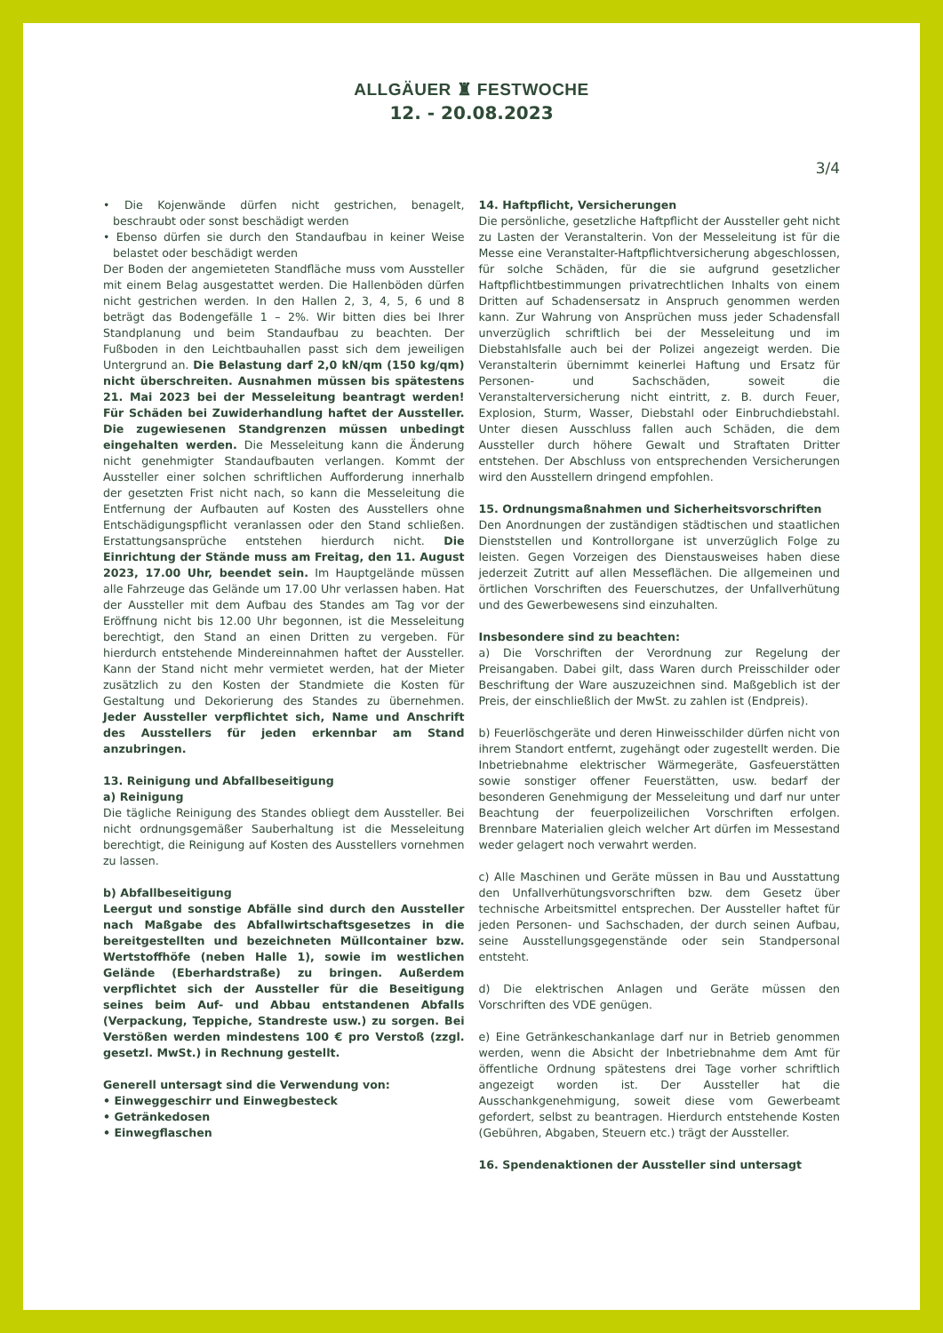ALLGÄUER ♜ FESTWOCHE
12. - 20.08.2023
3/4
• Die Kojenwände dürfen nicht gestrichen, benagelt, beschraubt oder sonst beschädigt werden
• Ebenso dürfen sie durch den Standaufbau in keiner Weise belastet oder beschädigt werden
Der Boden der angemieteten Standfläche muss vom Aussteller mit einem Belag ausgestattet werden. Die Hallenböden dürfen nicht gestrichen werden. In den Hallen 2, 3, 4, 5, 6 und 8 beträgt das Bodengefälle 1 – 2%. Wir bitten dies bei Ihrer Standplanung und beim Standaufbau zu beachten. Der Fußboden in den Leichtbauhallen passt sich dem jeweiligen Untergrund an. Die Belastung darf 2,0 kN/qm (150 kg/qm) nicht überschreiten. Ausnahmen müssen bis spätestens 21. Mai 2023 bei der Messeleitung beantragt werden! Für Schäden bei Zuwiderhandlung haftet der Aussteller. Die zugewiesenen Standgrenzen müssen unbedingt eingehalten werden. Die Messeleitung kann die Änderung nicht genehmigter Standaufbauten verlangen. Kommt der Aussteller einer solchen schriftlichen Aufforderung innerhalb der gesetzten Frist nicht nach, so kann die Messeleitung die Entfernung der Aufbauten auf Kosten des Ausstellers ohne Entschädigungspflicht veranlassen oder den Stand schließen. Erstattungsansprüche entstehen hierdurch nicht. Die Einrichtung der Stände muss am Freitag, den 11. August 2023, 17.00 Uhr, beendet sein. Im Hauptgelände müssen alle Fahrzeuge das Gelände um 17.00 Uhr verlassen haben. Hat der Aussteller mit dem Aufbau des Standes am Tag vor der Eröffnung nicht bis 12.00 Uhr begonnen, ist die Messeleitung berechtigt, den Stand an einen Dritten zu vergeben. Für hierdurch entstehende Mindereinnahmen haftet der Aussteller. Kann der Stand nicht mehr vermietet werden, hat der Mieter zusätzlich zu den Kosten der Standmiete die Kosten für Gestaltung und Dekorierung des Standes zu übernehmen. Jeder Aussteller verpflichtet sich, Name und Anschrift des Ausstellers für jeden erkennbar am Stand anzubringen.
13. Reinigung und Abfallbeseitigung
a) Reinigung
Die tägliche Reinigung des Standes obliegt dem Aussteller. Bei nicht ordnungsgemäßer Sauberhaltung ist die Messeleitung berechtigt, die Reinigung auf Kosten des Ausstellers vornehmen zu lassen.
b) Abfallbeseitigung
Leergut und sonstige Abfälle sind durch den Aussteller nach Maßgabe des Abfallwirtschaftsgesetzes in die bereitgestellten und bezeichneten Müllcontainer bzw. Wertstoffhöfe (neben Halle 1), sowie im westlichen Gelände (Eberhardstraße) zu bringen. Außerdem verpflichtet sich der Aussteller für die Beseitigung seines beim Auf- und Abbau entstandenen Abfalls (Verpackung, Teppiche, Standreste usw.) zu sorgen. Bei Verstößen werden mindestens 100 € pro Verstoß (zzgl. gesetzl. MwSt.) in Rechnung gestellt.
Generell untersagt sind die Verwendung von:
• Einweggeschirr und Einwegbesteck
• Getränkedosen
• Einwegflaschen
14. Haftpflicht, Versicherungen
Die persönliche, gesetzliche Haftpflicht der Aussteller geht nicht zu Lasten der Veranstalterin. Von der Messeleitung ist für die Messe eine Veranstalter-Haftpflichtversicherung abgeschlossen, für solche Schäden, für die sie aufgrund gesetzlicher Haftpflichtbestimmungen privatrechtlichen Inhalts von einem Dritten auf Schadensersatz in Anspruch genommen werden kann. Zur Wahrung von Ansprüchen muss jeder Schadensfall unverzüglich schriftlich bei der Messeleitung und im Diebstahlsfalle auch bei der Polizei angezeigt werden. Die Veranstalterin übernimmt keinerlei Haftung und Ersatz für Personen- und Sachschäden, soweit die Veranstalterversicherung nicht eintritt, z. B. durch Feuer, Explosion, Sturm, Wasser, Diebstahl oder Einbruchdiebstahl. Unter diesen Ausschluss fallen auch Schäden, die dem Aussteller durch höhere Gewalt und Straftaten Dritter entstehen. Der Abschluss von entsprechenden Versicherungen wird den Ausstellern dringend empfohlen.
15. Ordnungsmaßnahmen und Sicherheitsvorschriften
Den Anordnungen der zuständigen städtischen und staatlichen Dienststellen und Kontrollorgane ist unverzüglich Folge zu leisten. Gegen Vorzeigen des Dienstausweises haben diese jederzeit Zutritt auf allen Messeflächen. Die allgemeinen und örtlichen Vorschriften des Feuerschutzes, der Unfallverhütung und des Gewerbewesens sind einzuhalten.
Insbesondere sind zu beachten:
a) Die Vorschriften der Verordnung zur Regelung der Preisangaben. Dabei gilt, dass Waren durch Preisschilder oder Beschriftung der Ware auszuzeichnen sind. Maßgeblich ist der Preis, der einschließlich der MwSt. zu zahlen ist (Endpreis).
b) Feuerlöschgeräte und deren Hinweisschilder dürfen nicht von ihrem Standort entfernt, zugehängt oder zugestellt werden. Die Inbetriebnahme elektrischer Wärmegeräte, Gasfeuerstätten sowie sonstiger offener Feuerstätten, usw. bedarf der besonderen Genehmigung der Messeleitung und darf nur unter Beachtung der feuerpolizeilichen Vorschriften erfolgen. Brennbare Materialien gleich welcher Art dürfen im Messestand weder gelagert noch verwahrt werden.
c) Alle Maschinen und Geräte müssen in Bau und Ausstattung den Unfallverhütungsvorschriften bzw. dem Gesetz über technische Arbeitsmittel entsprechen. Der Aussteller haftet für jeden Personen- und Sachschaden, der durch seinen Aufbau, seine Ausstellungsgegenstände oder sein Standpersonal entsteht.
d) Die elektrischen Anlagen und Geräte müssen den Vorschriften des VDE genügen.
e) Eine Getränkeschankanlage darf nur in Betrieb genommen werden, wenn die Absicht der Inbetriebnahme dem Amt für öffentliche Ordnung spätestens drei Tage vorher schriftlich angezeigt worden ist. Der Aussteller hat die Ausschankgenehmigung, soweit diese vom Gewerbeamt gefordert, selbst zu beantragen. Hierdurch entstehende Kosten (Gebühren, Abgaben, Steuern etc.) trägt der Aussteller.
16. Spendenaktionen der Aussteller sind untersagt